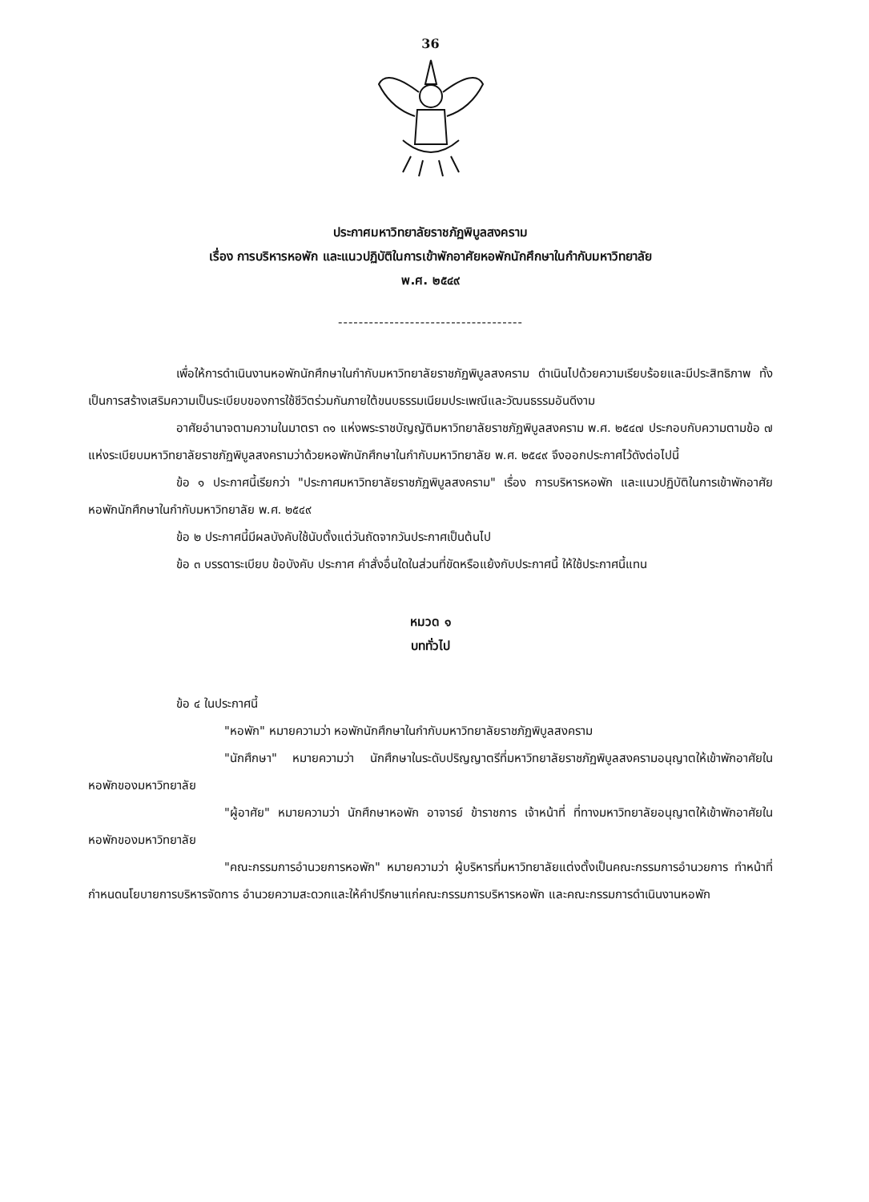36
ประกาศมหาวิทยาลัยราชภัฏพิบูลสงคราม
เรื่อง การบริหารหอพัก และแนวปฏิบัติในการเข้าพักอาศัยหอพักนักศึกษาในกำกับมหาวิทยาลัย
พ.ศ. ๒๕๔๙
------------------------------------
เพื่อให้การดำเนินงานหอพักนักศึกษาในกำกับมหาวิทยาลัยราชภัฏพิบูลสงคราม ดำเนินไปด้วยความเรียบร้อยและมีประสิทธิภาพ ทั้งเป็นการสร้างเสริมความเป็นระเบียบของการใช้ชีวิตร่วมกันภายใต้ขนบธรรมเนียมประเพณีและวัฒนธรรมอันดีงาม
อาศัยอำนาจตามความในมาตรา ๓๑ แห่งพระราชบัญญัติมหาวิทยาลัยราชภัฏพิบูลสงคราม พ.ศ. ๒๕๔๗ ประกอบกับความตามข้อ ๗ แห่งระเบียบมหาวิทยาลัยราชภัฏพิบูลสงครามว่าด้วยหอพักนักศึกษาในกำกับมหาวิทยาลัย พ.ศ. ๒๕๔๙ จึงออกประกาศไว้ดังต่อไปนี้
ข้อ ๑ ประกาศนี้เรียกว่า "ประกาศมหาวิทยาลัยราชภัฏพิบูลสงคราม" เรื่อง การบริหารหอพัก และแนวปฏิบัติในการเข้าพักอาศัยหอพักนักศึกษาในกำกับมหาวิทยาลัย พ.ศ. ๒๕๔๙
ข้อ ๒ ประกาศนี้มีผลบังคับใช้นับตั้งแต่วันถัดจากวันประกาศเป็นต้นไป
ข้อ ๓ บรรดาระเบียบ ข้อบังคับ ประกาศ คำสั่งอื่นใดในส่วนที่ขัดหรือแย้งกับประกาศนี้ ให้ใช้ประกาศนี้แทน
หมวด ๑
บททั่วไป
ข้อ ๔ ในประกาศนี้
"หอพัก" หมายความว่า หอพักนักศึกษาในกำกับมหาวิทยาลัยราชภัฏพิบูลสงคราม
"นักศึกษา" หมายความว่า นักศึกษาในระดับปริญญาตรีที่มหาวิทยาลัยราชภัฏพิบูลสงครามอนุญาตให้เข้าพักอาศัยในหอพักของมหาวิทยาลัย
"ผู้อาศัย" หมายความว่า นักศึกษาหอพัก อาจารย์ ข้าราชการ เจ้าหน้าที่ ที่ทางมหาวิทยาลัยอนุญาตให้เข้าพักอาศัยในหอพักของมหาวิทยาลัย
"คณะกรรมการอำนวยการหอพัก" หมายความว่า ผู้บริหารที่มหาวิทยาลัยแต่งตั้งเป็นคณะกรรมการอำนวยการ ทำหน้าที่กำหนดนโยบายการบริหารจัดการ อำนวยความสะดวกและให้คำปรึกษาแก่คณะกรรมการบริหารหอพัก และคณะกรรมการดำเนินงานหอพัก